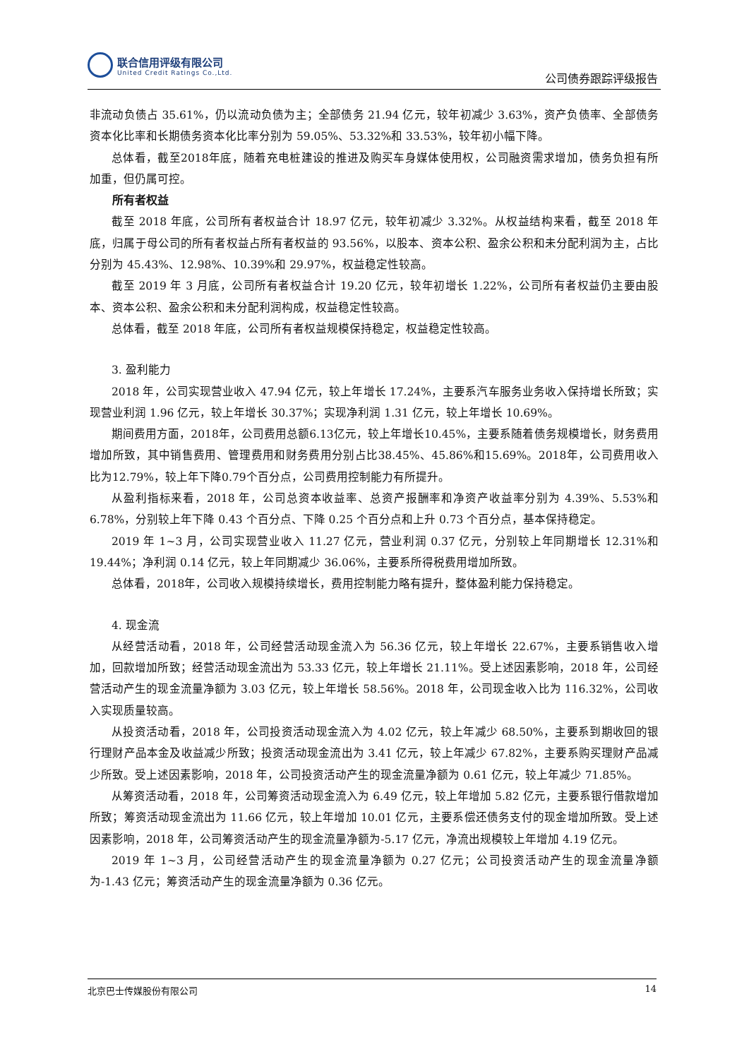联合信用评级有限公司
United Credit Ratings Co.,Ltd.
公司债券跟踪评级报告
非流动负债占 35.61%，仍以流动负债为主；全部债务 21.94 亿元，较年初减少 3.63%，资产负债率、全部债务资本化比率和长期债务资本化比率分别为 59.05%、53.32%和 33.53%，较年初小幅下降。
总体看，截至2018年底，随着充电桩建设的推进及购买车身媒体使用权，公司融资需求增加，债务负担有所加重，但仍属可控。
所有者权益
截至 2018 年底，公司所有者权益合计 18.97 亿元，较年初减少 3.32%。从权益结构来看，截至 2018 年底，归属于母公司的所有者权益占所有者权益的 93.56%，以股本、资本公积、盈余公积和未分配利润为主，占比分别为 45.43%、12.98%、10.39%和 29.97%，权益稳定性较高。
截至 2019 年 3 月底，公司所有者权益合计 19.20 亿元，较年初增长 1.22%，公司所有者权益仍主要由股本、资本公积、盈余公积和未分配利润构成，权益稳定性较高。
总体看，截至 2018 年底，公司所有者权益规模保持稳定，权益稳定性较高。
3. 盈利能力
2018 年，公司实现营业收入 47.94 亿元，较上年增长 17.24%，主要系汽车服务业务收入保持增长所致；实现营业利润 1.96 亿元，较上年增长 30.37%；实现净利润 1.31 亿元，较上年增长 10.69%。
期间费用方面，2018年，公司费用总额6.13亿元，较上年增长10.45%，主要系随着债务规模增长，财务费用增加所致，其中销售费用、管理费用和财务费用分别占比38.45%、45.86%和15.69%。2018年，公司费用收入比为12.79%，较上年下降0.79个百分点，公司费用控制能力有所提升。
从盈利指标来看，2018 年，公司总资本收益率、总资产报酬率和净资产收益率分别为 4.39%、5.53%和 6.78%，分别较上年下降 0.43 个百分点、下降 0.25 个百分点和上升 0.73 个百分点，基本保持稳定。
2019 年 1~3 月，公司实现营业收入 11.27 亿元，营业利润 0.37 亿元，分别较上年同期增长 12.31%和 19.44%；净利润 0.14 亿元，较上年同期减少 36.06%，主要系所得税费用增加所致。
总体看，2018年，公司收入规模持续增长，费用控制能力略有提升，整体盈利能力保持稳定。
4. 现金流
从经营活动看，2018 年，公司经营活动现金流入为 56.36 亿元，较上年增长 22.67%，主要系销售收入增加，回款增加所致；经营活动现金流出为 53.33 亿元，较上年增长 21.11%。受上述因素影响，2018 年，公司经营活动产生的现金流量净额为 3.03 亿元，较上年增长 58.56%。2018 年，公司现金收入比为 116.32%，公司收入实现质量较高。
从投资活动看，2018 年，公司投资活动现金流入为 4.02 亿元，较上年减少 68.50%，主要系到期收回的银行理财产品本金及收益减少所致；投资活动现金流出为 3.41 亿元，较上年减少 67.82%，主要系购买理财产品减少所致。受上述因素影响，2018 年，公司投资活动产生的现金流量净额为 0.61 亿元，较上年减少 71.85%。
从筹资活动看，2018 年，公司筹资活动现金流入为 6.49 亿元，较上年增加 5.82 亿元，主要系银行借款增加所致；筹资活动现金流出为 11.66 亿元，较上年增加 10.01 亿元，主要系偿还债务支付的现金增加所致。受上述因素影响，2018 年，公司筹资活动产生的现金流量净额为-5.17 亿元，净流出规模较上年增加 4.19 亿元。
2019 年 1~3 月，公司经营活动产生的现金流量净额为 0.27 亿元；公司投资活动产生的现金流量净额为-1.43 亿元；筹资活动产生的现金流量净额为 0.36 亿元。
北京巴士传媒股份有限公司 14